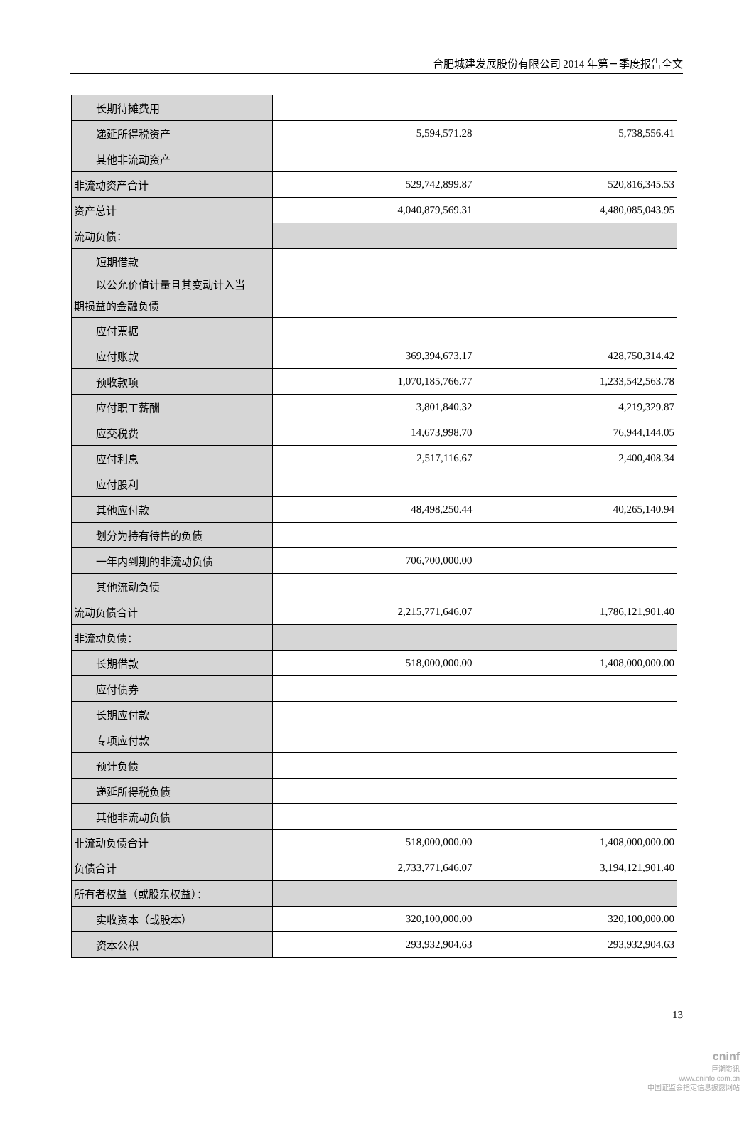合肥城建发展股份有限公司 2014 年第三季度报告全文
| 长期待摊费用 | | |
| 递延所得税资产 | 5,594,571.28 | 5,738,556.41 |
| 其他非流动资产 | | |
| 非流动资产合计 | 529,742,899.87 | 520,816,345.53 |
| 资产总计 | 4,040,879,569.31 | 4,480,085,043.95 |
| 流动负债： | | |
| 短期借款 | | |
| 以公允价值计量且其变动计入当 期损益的金融负债 | | |
| 应付票据 | | |
| 应付账款 | 369,394,673.17 | 428,750,314.42 |
| 预收款项 | 1,070,185,766.77 | 1,233,542,563.78 |
| 应付职工薪酬 | 3,801,840.32 | 4,219,329.87 |
| 应交税费 | 14,673,998.70 | 76,944,144.05 |
| 应付利息 | 2,517,116.67 | 2,400,408.34 |
| 应付股利 | | |
| 其他应付款 | 48,498,250.44 | 40,265,140.94 |
| 划分为持有待售的负债 | | |
| 一年内到期的非流动负债 | 706,700,000.00 | |
| 其他流动负债 | | |
| 流动负债合计 | 2,215,771,646.07 | 1,786,121,901.40 |
| 非流动负债： | | |
| 长期借款 | 518,000,000.00 | 1,408,000,000.00 |
| 应付债券 | | |
| 长期应付款 | | |
| 专项应付款 | | |
| 预计负债 | | |
| 递延所得税负债 | | |
| 其他非流动负债 | | |
| 非流动负债合计 | 518,000,000.00 | 1,408,000,000.00 |
| 负债合计 | 2,733,771,646.07 | 3,194,121,901.40 |
| 所有者权益（或股东权益）： | | |
| 实收资本（或股本） | 320,100,000.00 | 320,100,000.00 |
| 资本公积 | 293,932,904.63 | 293,932,904.63 |
13
cninf
巨潮资讯
www.cninfo.com.cn
中国证监会指定信息披露网站